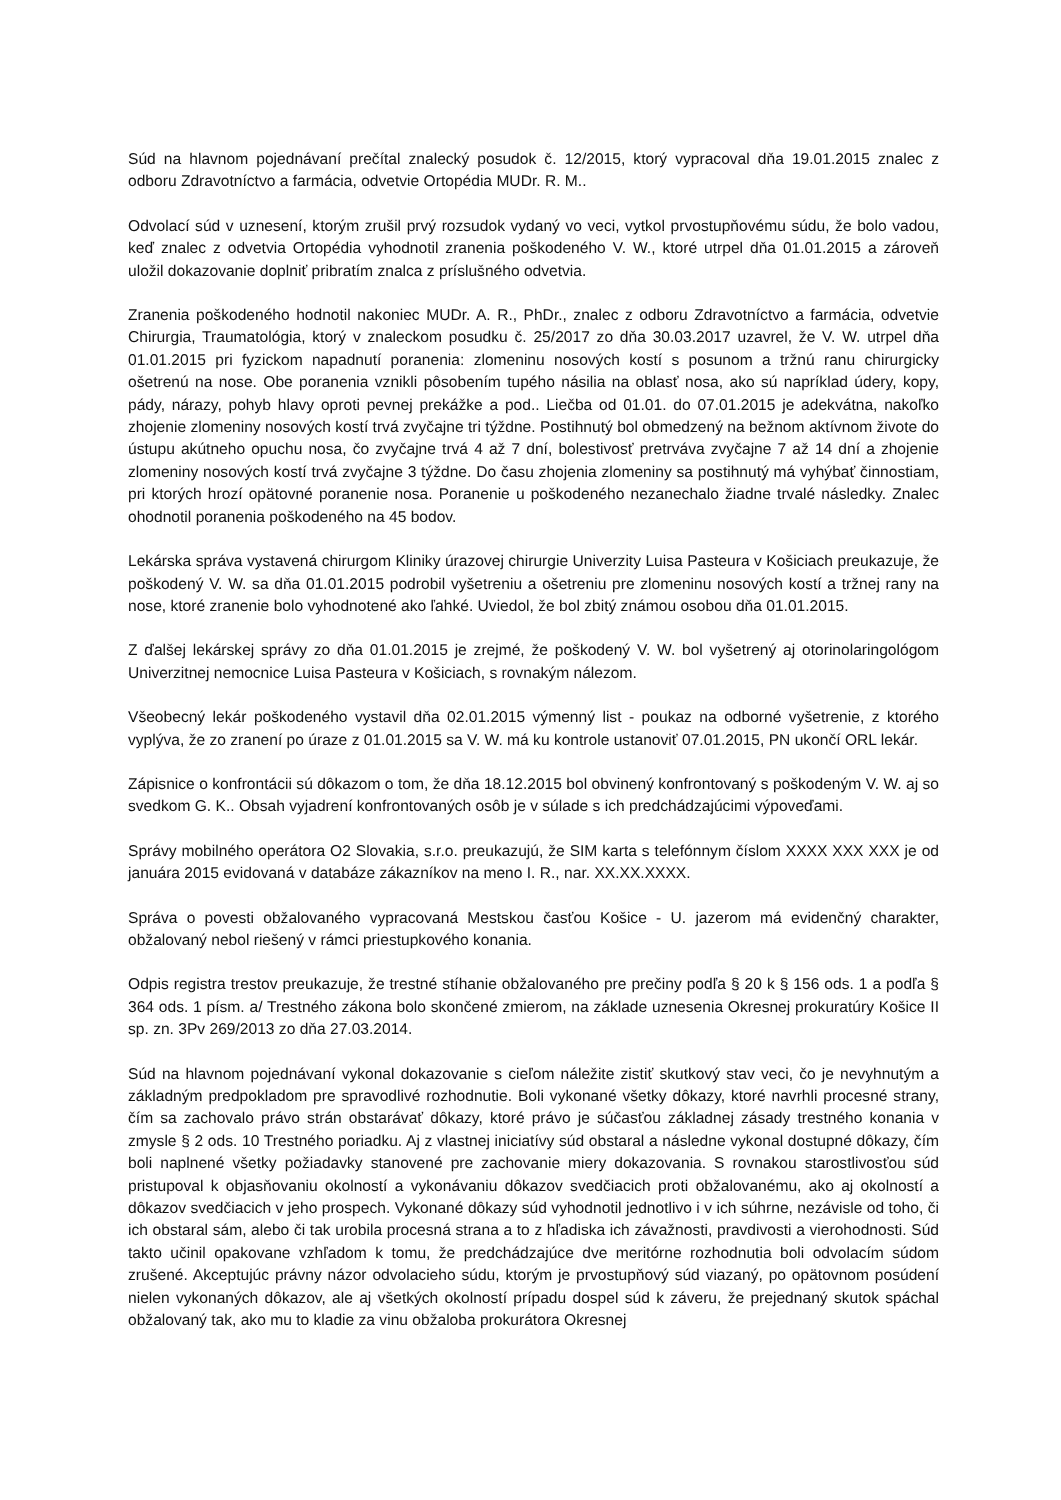Súd na hlavnom pojednávaní prečítal znalecký posudok č. 12/2015, ktorý vypracoval dňa 19.01.2015 znalec z odboru Zdravotníctvo a farmácia, odvetvie Ortopédia MUDr. R. M..
Odvolací súd v uznesení, ktorým zrušil prvý rozsudok vydaný vo veci, vytkol prvostupňovému súdu, že bolo vadou, keď znalec z odvetvia Ortopédia vyhodnotil zranenia poškodeného V. W., ktoré utrpel dňa 01.01.2015 a zároveň uložil dokazovanie doplniť pribratím znalca z príslušného odvetvia.
Zranenia poškodeného hodnotil nakoniec MUDr. A. R., PhDr., znalec z odboru Zdravotníctvo a farmácia, odvetvie Chirurgia, Traumatológia, ktorý v znaleckom posudku č. 25/2017 zo dňa 30.03.2017 uzavrel, že V. W. utrpel dňa 01.01.2015 pri fyzickom napadnutí poranenia: zlomeninu nosových kostí s posunom a tržnú ranu chirurgicky ošetrenú na nose. Obe poranenia vznikli pôsobením tupého násilia na oblasť nosa, ako sú napríklad údery, kopy, pády, nárazy, pohyb hlavy oproti pevnej prekážke a pod.. Liečba od 01.01. do 07.01.2015 je adekvátna, nakoľko zhojenie zlomeniny nosových kostí trvá zvyčajne tri týždne. Postihnutý bol obmedzený na bežnom aktívnom živote do ústupu akútneho opuchu nosa, čo zvyčajne trvá 4 až 7 dní, bolestivosť pretrváva zvyčajne 7 až 14 dní a zhojenie zlomeniny nosových kostí trvá zvyčajne 3 týždne. Do času zhojenia zlomeniny sa postihnutý má vyhýbať činnostiam, pri ktorých hrozí opätovné poranenie nosa. Poranenie u poškodeného nezanechalo žiadne trvalé následky. Znalec ohodnotil poranenia poškodeného na 45 bodov.
Lekárska správa vystavená chirurgom Kliniky úrazovej chirurgie Univerzity Luisa Pasteura v Košiciach preukazuje, že poškodený V. W. sa dňa 01.01.2015 podrobil vyšetreniu a ošetreniu pre zlomeninu nosových kostí a tržnej rany na nose, ktoré zranenie bolo vyhodnotené ako ľahké. Uviedol, že bol zbitý známou osobou dňa 01.01.2015.
Z ďalšej lekárskej správy zo dňa 01.01.2015 je zrejmé, že poškodený V. W. bol vyšetrený aj otorinolaringológom Univerzitnej nemocnice Luisa Pasteura v Košiciach, s rovnakým nálezom.
Všeobecný lekár poškodeného vystavil dňa 02.01.2015 výmenný list - poukaz na odborné vyšetrenie, z ktorého vyplýva, že zo zranení po úraze z 01.01.2015 sa V. W. má ku kontrole ustanoviť 07.01.2015, PN ukončí ORL lekár.
Zápisnice o konfrontácii sú dôkazom o tom, že dňa 18.12.2015 bol obvinený konfrontovaný s poškodeným V. W. aj so svedkom G. K.. Obsah vyjadrení konfrontovaných osôb je v súlade s ich predchádzajúcimi výpoveďami.
Správy mobilného operátora O2 Slovakia, s.r.o. preukazujú, že SIM karta s telefónnym číslom XXXX XXX XXX je od januára 2015 evidovaná v databáze zákazníkov na meno I. R., nar. XX.XX.XXXX.
Správa o povesti obžalovaného vypracovaná Mestskou časťou Košice - U. jazerom má evidenčný charakter, obžalovaný nebol riešený v rámci priestupkového konania.
Odpis registra trestov preukazuje, že trestné stíhanie obžalovaného pre prečiny podľa § 20 k § 156 ods. 1 a podľa § 364 ods. 1 písm. a/ Trestného zákona bolo skončené zmierom, na základe uznesenia Okresnej prokuratúry Košice II sp. zn. 3Pv 269/2013 zo dňa 27.03.2014.
Súd na hlavnom pojednávaní vykonal dokazovanie s cieľom náležite zistiť skutkový stav veci, čo je nevyhnutým a základným predpokladom pre spravodlivé rozhodnutie. Boli vykonané všetky dôkazy, ktoré navrhli procesné strany, čím sa zachovalo právo strán obstarávať dôkazy, ktoré právo je súčasťou základnej zásady trestného konania v zmysle § 2 ods. 10 Trestného poriadku. Aj z vlastnej iniciatívy súd obstaral a následne vykonal dostupné dôkazy, čím boli naplnené všetky požiadavky stanovené pre zachovanie miery dokazovania. S rovnakou starostlivosťou súd pristupoval k objasňovaniu okolností a vykonávaniu dôkazov svedčiacich proti obžalovanému, ako aj okolností a dôkazov svedčiacich v jeho prospech. Vykonané dôkazy súd vyhodnotil jednotlivo i v ich súhrne, nezávisle od toho, či ich obstaral sám, alebo či tak urobila procesná strana a to z hľadiska ich závažnosti, pravdivosti a vierohodnosti. Súd takto učinil opakovane vzhľadom k tomu, že predchádzajúce dve meritórne rozhodnutia boli odvolacím súdom zrušené. Akceptujúc právny názor odvolacieho súdu, ktorým je prvostupňový súd viazaný, po opätovnom posúdení nielen vykonaných dôkazov, ale aj všetkých okolností prípadu dospel súd k záveru, že prejednaný skutok spáchal obžalovaný tak, ako mu to kladie za vinu obžaloba prokurátora Okresnej